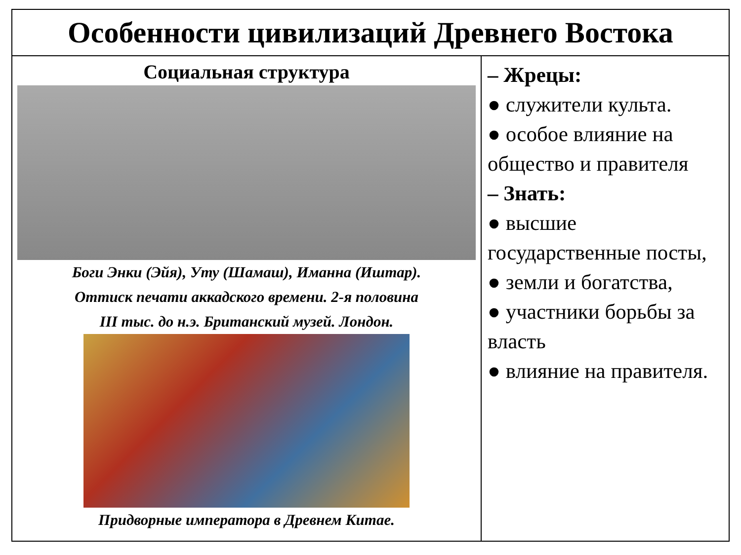| Особенности цивилизаций Древнего Востока | |
| --- | --- |
| Социальная структура Боги Энки (Эйя), Уту (Шамаш), Иманна (Иштар). Оттиск печати аккадского времени. 2-я половина III тыс. до н.э. Британский музей. Лондон. Придворные императора в Древнем Китае. | – Жрецы: ● служители культа. ● особое влияние на общество и правителя – Знать: ● высшие государственные посты, ● земли и богатства, ● участники борьбы за власть ● влияние на правителя. |